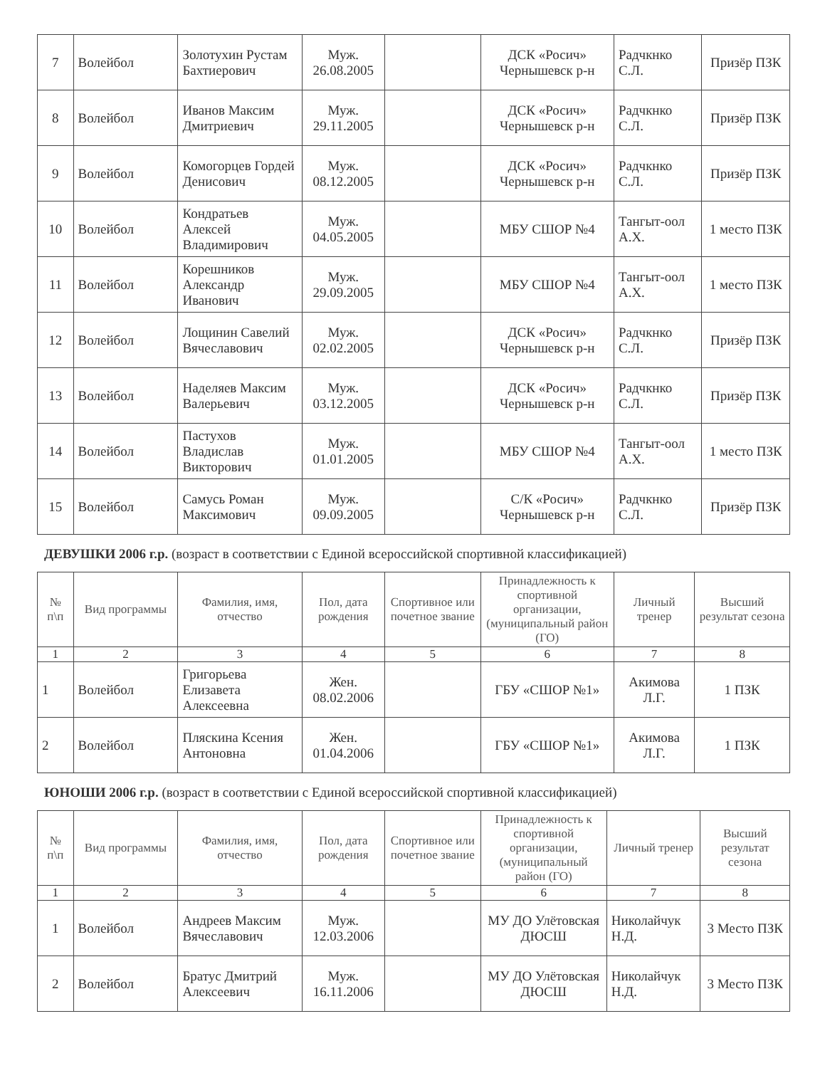| 7 | Волейбол | Золотухин Рустам Бахтиерович | Муж. 26.08.2005 | | ДСК «Росич» Чернышевск р-н | Радчкнко С.Л. | Призёр ПЗК |
| 8 | Волейбол | Иванов Максим Дмитриевич | Муж. 29.11.2005 | | ДСК «Росич» Чернышевск р-н | Радчкнко С.Л. | Призёр ПЗК |
| 9 | Волейбол | Комогорцев Гордей Денисович | Муж. 08.12.2005 | | ДСК «Росич» Чернышевск р-н | Радчкнко С.Л. | Призёр ПЗК |
| 10 | Волейбол | Кондратьев Алексей Владимирович | Муж. 04.05.2005 | | МБУ СШОР №4 | Тангыт-оол А.Х. | 1 место ПЗК |
| 11 | Волейбол | Корешников Александр Иванович | Муж. 29.09.2005 | | МБУ СШОР №4 | Тангыт-оол А.Х. | 1 место ПЗК |
| 12 | Волейбол | Лощинин Савелий Вячеславович | Муж. 02.02.2005 | | ДСК «Росич» Чернышевск р-н | Радчкнко С.Л. | Призёр ПЗК |
| 13 | Волейбол | Наделяев Максим Валерьевич | Муж. 03.12.2005 | | ДСК «Росич» Чернышевск р-н | Радчкнко С.Л. | Призёр ПЗК |
| 14 | Волейбол | Пастухов Владислав Викторович | Муж. 01.01.2005 | | МБУ СШОР №4 | Тангыт-оол А.Х. | 1 место ПЗК |
| 15 | Волейбол | Самусь Роман Максимович | Муж. 09.09.2005 | | С/К «Росич» Чернышевск р-н | Радчкнко С.Л. | Призёр ПЗК |
ДЕВУШКИ 2006 г.р. (возраст в соответствии с Единой всероссийской спортивной классификацией)
| № п\п | Вид программы | Фамилия, имя, отчество | Пол, дата рождения | Спортивное или почетное звание | Принадлежность к спортивной организации, (муниципальный район (ГО) | Личный тренер | Высший результат сезона |
| --- | --- | --- | --- | --- | --- | --- | --- |
| 1 | 2 | 3 | 4 | 5 | 6 | 7 | 8 |
| 1 | Волейбол | Григорьева Елизавета Алексеевна | Жен. 08.02.2006 | | ГБУ «СШОР №1» | Акимова Л.Г. | 1 ПЗК |
| 2 | Волейбол | Пляскина Ксения Антоновна | Жен. 01.04.2006 | | ГБУ «СШОР №1» | Акимова Л.Г. | 1 ПЗК |
ЮНОШИ 2006 г.р. (возраст в соответствии с Единой всероссийской спортивной классификацией)
| № п\п | Вид программы | Фамилия, имя, отчество | Пол, дата рождения | Спортивное или почетное звание | Принадлежность к спортивной организации, (муниципальный район (ГО) | Личный тренер | Высший результат сезона |
| --- | --- | --- | --- | --- | --- | --- | --- |
| 1 | 2 | 3 | 4 | 5 | 6 | 7 | 8 |
| 1 | Волейбол | Андреев Максим Вячеславович | Муж. 12.03.2006 | | МУ ДО Улётовская ДЮСШ | Николайчук Н.Д. | 3 Место ПЗК |
| 2 | Волейбол | Братус Дмитрий Алексеевич | Муж. 16.11.2006 | | МУ ДО Улётовская ДЮСШ | Николайчук Н.Д. | 3 Место ПЗК |